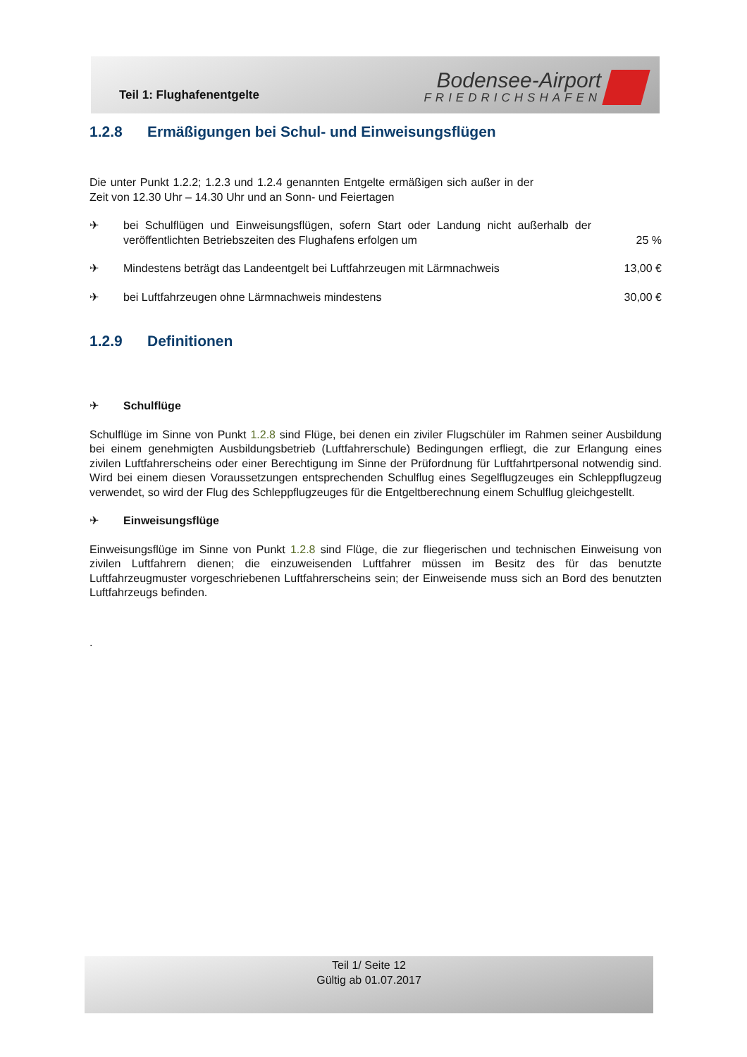Teil 1: Flughafenentgelte
Bodensee-Airport
FRIEDRICHSHAFEN
1.2.8 Ermäßigungen bei Schul- und Einweisungsflügen
Die unter Punkt 1.2.2; 1.2.3 und 1.2.4 genannten Entgelte ermäßigen sich außer in der Zeit von 12.30 Uhr – 14.30 Uhr und an Sonn- und Feiertagen
✈ bei Schulflügen und Einweisungsflügen, sofern Start oder Landung nicht außerhalb der veröffentlichten Betriebszeiten des Flughafens erfolgen um
25 %
✈ Mindestens beträgt das Landeentgelt bei Luftfahrzeugen mit Lärmnachweis
13,00 €
✈ bei Luftfahrzeugen ohne Lärmnachweis mindestens
30,00 €
1.2.9 Definitionen
✈ Schulflüge
Schulflüge im Sinne von Punkt 1.2.8 sind Flüge, bei denen ein ziviler Flugschüler im Rahmen seiner Ausbildung bei einem genehmigten Ausbildungsbetrieb (Luftfahrerschule) Bedingungen erfliegt, die zur Erlangung eines zivilen Luftfahrerscheins oder einer Berechtigung im Sinne der Prüfordnung für Luftfahrtpersonal notwendig sind. Wird bei einem diesen Voraussetzungen entsprechenden Schulflug eines Segelflugzeuges ein Schleppflugzeug verwendet, so wird der Flug des Schleppflugzeuges für die Entgeltberechnung einem Schulflug gleichgestellt.
✈ Einweisungsflüge
Einweisungsflüge im Sinne von Punkt 1.2.8 sind Flüge, die zur fliegerischen und technischen Einweisung von zivilen Luftfahrern dienen; die einzuweisenden Luftfahrer müssen im Besitz des für das benutzte Luftfahrzeugmuster vorgeschriebenen Luftfahrerscheins sein; der Einweisende muss sich an Bord des benutzten Luftfahrzeugs befinden.
.
Teil 1/ Seite 12
Gültig ab 01.07.2017